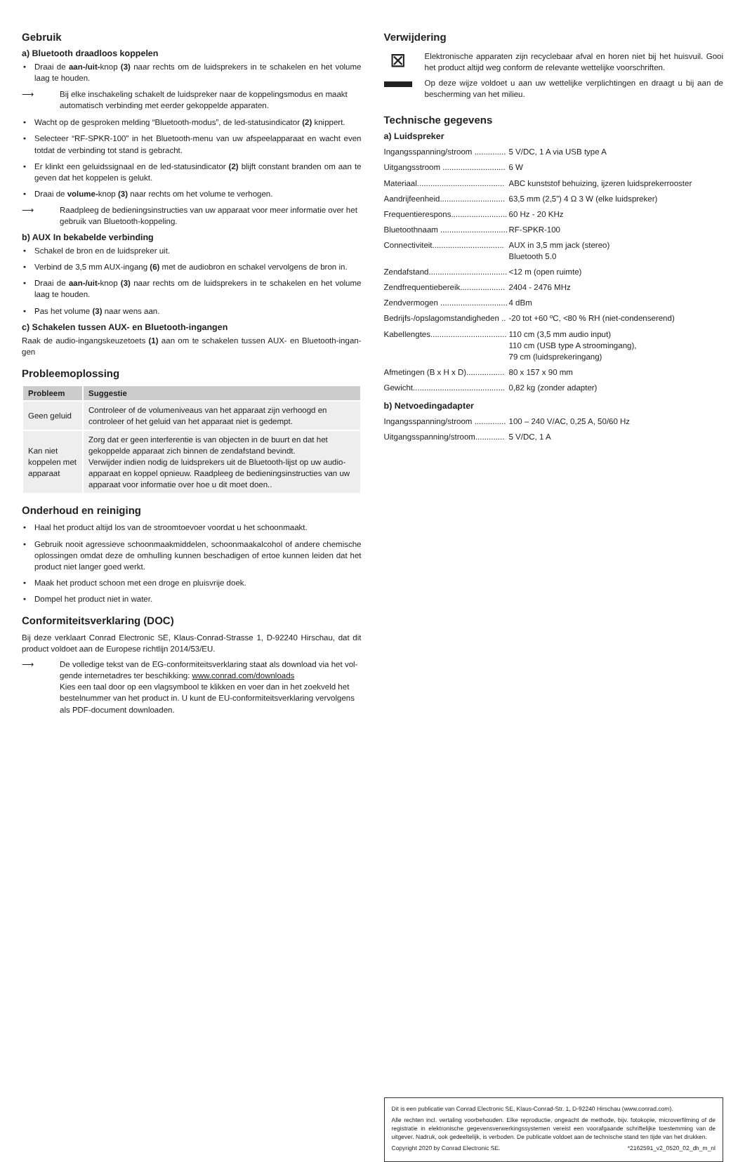Gebruik
a) Bluetooth draadloos koppelen
• Draai de aan-/uit-knop (3) naar rechts om de luidsprekers in te schakelen en het volume laag te houden.
⟶ Bij elke inschakeling schakelt de luidspreker naar de koppelingsmodus en maakt automatisch verbinding met eerder gekoppelde apparaten.
• Wacht op de gesproken melding “Bluetooth-modus”, de led-statusindicator (2) knippert.
• Selecteer “RF-SPKR-100” in het Bluetooth-menu van uw afspeelapparaat en wacht even totdat de verbinding tot stand is gebracht.
• Er klinkt een geluidssignaal en de led-statusindicator (2) blijft constant branden om aan te geven dat het koppelen is gelukt.
• Draai de volume-knop (3) naar rechts om het volume te verhogen.
⟶ Raadpleeg de bedieningsinstructies van uw apparaat voor meer informatie over het gebruik van Bluetooth-koppeling.
b) AUX In bekabelde verbinding
• Schakel de bron en de luidspreker uit.
• Verbind de 3,5 mm AUX-ingang (6) met de audiobron en schakel vervolgens de bron in.
• Draai de aan-/uit-knop (3) naar rechts om de luidsprekers in te schakelen en het volume laag te houden.
• Pas het volume (3) naar wens aan.
c) Schakelen tussen AUX- en Bluetooth-ingangen
Raak de audio-ingangskeuzetoets (1) aan om te schakelen tussen AUX- en Bluetooth-ingan-gen
Probleemoplossing
| Probleem | Suggestie |
| --- | --- |
| Geen geluid | Controleer of de volumeniveaus van het apparaat zijn verhoogd en controleer of het geluid van het apparaat niet is gedempt. |
| Kan niet koppelen met apparaat | Zorg dat er geen interferentie is van objecten in de buurt en dat het gekoppelde apparaat zich binnen de zendafstand bevindt. Verwijder indien nodig de luidsprekers uit de Bluetooth-lijst op uw audio-apparaat en koppel opnieuw. Raadpleeg de bedieningsinstructies van uw apparaat voor informatie over hoe u dit moet doen.. |
Onderhoud en reiniging
• Haal het product altijd los van de stroomtoevoer voordat u het schoonmaakt.
• Gebruik nooit agressieve schoonmaakmiddelen, schoonmaakalcohol of andere chemische oplossingen omdat deze de omhulling kunnen beschadigen of ertoe kunnen leiden dat het product niet langer goed werkt.
• Maak het product schoon met een droge en pluisvrije doek.
• Dompel het product niet in water.
Conformiteitsverklaring (DOC)
Bij deze verklaart Conrad Electronic SE, Klaus-Conrad-Strasse 1, D-92240 Hirschau, dat dit product voldoet aan de Europese richtlijn 2014/53/EU.
⟶ De volledige tekst van de EG-conformiteitsverklaring staat als download via het vol-gende internetadres ter beschikking: www.conrad.com/downloads
Kies een taal door op een vlagsymbool te klikken en voer dan in het zoekveld het bestelnummer van het product in. U kunt de EU-conformiteitsverklaring vervolgens als PDF-document downloaden.
Verwijdering
⊠
Elektronische apparaten zijn recyclebaar afval en horen niet bij het huisvuil. Gooi het product altijd weg conform de relevante wettelijke voorschriften.
Op deze wijze voldoet u aan uw wettelijke verplichtingen en draagt u bij aan de bescherming van het milieu.
Technische gegevens
a) Luidspreker
| Ingangsspanning/stroom .............. | 5 V/DC, 1 A via USB type A |
| Uitgangsstroom ............................ | 6 W |
| Materiaal....................................... | ABC kunststof behuizing, ijzeren luidsprekerrooster |
| Aandrijfeenheid............................. | 63,5 mm (2,5”) 4 Ω 3 W (elke luidspreker) |
| Frequentierespons......................... | 60 Hz - 20 KHz |
| Bluetoothnaam .............................. | RF-SPKR-100 |
| Connectiviteit................................ | AUX in 3,5 mm jack (stereo) Bluetooth 5.0 |
| Zendafstand................................... | <12 m (open ruimte) |
| Zendfrequentiebereik.................... | 2404 - 2476 MHz |
| Zendvermogen .............................. | 4 dBm |
| Bedrijfs-/opslagomstandigheden .. | -20 tot +60 ºC, <80 % RH (niet-condenserend) |
| Kabellengtes.................................. | 110 cm (3,5 mm audio input) 110 cm (USB type A stroomingang), 79 cm (luidsprekeringang) |
| Afmetingen (B x H x D)................. | 80 x 157 x 90 mm |
| Gewicht......................................... | 0,82 kg (zonder adapter) |
b) Netvoedingadapter
| Ingangsspanning/stroom .............. | 100 – 240 V/AC, 0,25 A, 50/60 Hz |
| Uitgangsspanning/stroom............. | 5 V/DC, 1 A |
Dit is een publicatie van Conrad Electronic SE, Klaus-Conrad-Str. 1, D-92240 Hirschau (www.conrad.com).
Alle rechten incl. vertaling voorbehouden. Elke reproductie, ongeacht de methode, bijv. fotokopie, microverfilming of de registratie in elektronische gegevensverwerkingssystemen vereist een voorafgaande schriftelijke toestemming van de uitgever. Nadruk, ook gedeeltelijk, is verboden. De publicatie voldoet aan de technische stand ten tijde van het drukken.
Copyright 2020 by Conrad Electronic SE. *2162591_v2_0520_02_dh_m_nl